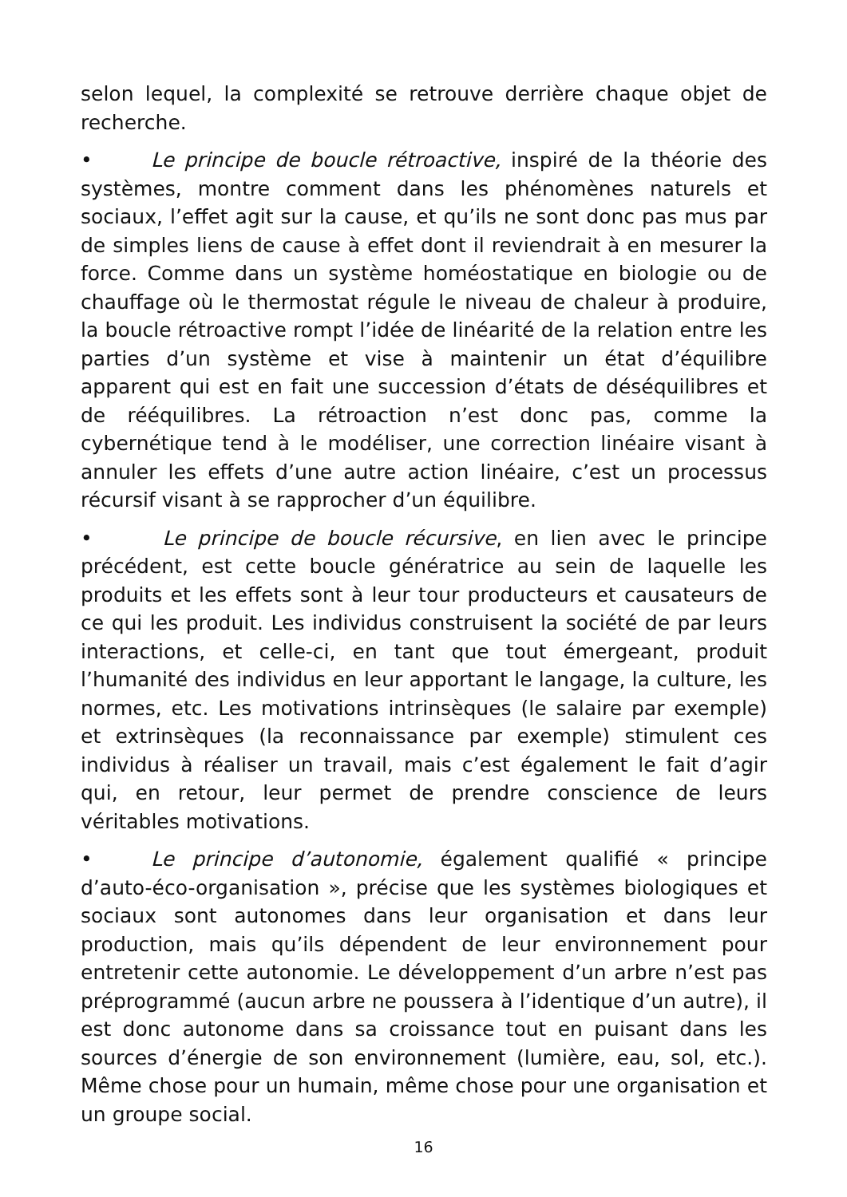selon lequel, la complexité se retrouve derrière chaque objet de recherche.
• Le principe de boucle rétroactive, inspiré de la théorie des systèmes, montre comment dans les phénomènes naturels et sociaux, l’effet agit sur la cause, et qu’ils ne sont donc pas mus par de simples liens de cause à effet dont il reviendrait à en mesurer la force. Comme dans un système homéostatique en biologie ou de chauffage où le thermostat régule le niveau de chaleur à produire, la boucle rétroactive rompt l’idée de linéarité de la relation entre les parties d’un système et vise à maintenir un état d’équilibre apparent qui est en fait une succession d’états de déséquilibres et de rééquilibres. La rétroaction n’est donc pas, comme la cybernétique tend à le modéliser, une correction linéaire visant à annuler les effets d’une autre action linéaire, c’est un processus récursif visant à se rapprocher d’un équilibre.
• Le principe de boucle récursive, en lien avec le principe précédent, est cette boucle génératrice au sein de laquelle les produits et les effets sont à leur tour producteurs et causateurs de ce qui les produit. Les individus construisent la société de par leurs interactions, et celle-ci, en tant que tout émergeant, produit l’humanité des individus en leur apportant le langage, la culture, les normes, etc. Les motivations intrinsèques (le salaire par exemple) et extrinsèques (la reconnaissance par exemple) stimulent ces individus à réaliser un travail, mais c’est également le fait d’agir qui, en retour, leur permet de prendre conscience de leurs véritables motivations.
• Le principe d’autonomie, également qualifié « principe d’auto-éco-organisation », précise que les systèmes biologiques et sociaux sont autonomes dans leur organisation et dans leur production, mais qu’ils dépendent de leur environnement pour entretenir cette autonomie. Le développement d’un arbre n’est pas préprogrammé (aucun arbre ne poussera à l’identique d’un autre), il est donc autonome dans sa croissance tout en puisant dans les sources d’énergie de son environnement (lumière, eau, sol, etc.). Même chose pour un humain, même chose pour une organisation et un groupe social.
16